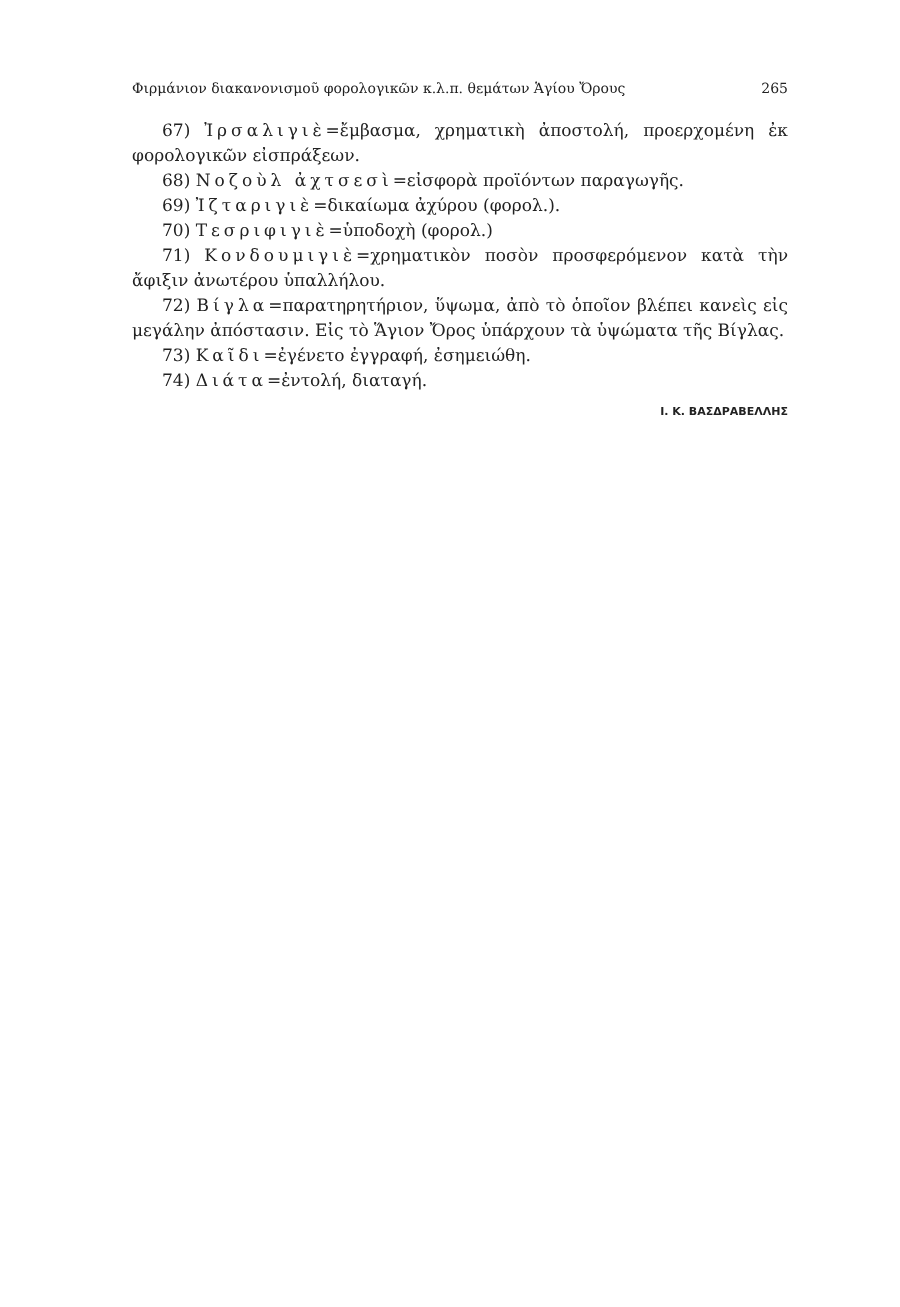Φιρμάνιον διακανονισμοῦ φορολογικῶν κ.λ.π. θεμάτων Ἁγίου Ὄρους 265
67) Ἰρσαλιγιὲ=ἔμβασμα, χρηματικὴ ἀποστολή, προερχομένη ἐκ φορολογικῶν εἰσπράξεων.
68) Νοζοὺλ ἀχτσεσὶ=εἰσφορὰ προϊόντων παραγωγῆς.
69) Ἰζταριγιὲ=δικαίωμα ἀχύρου (φορολ.).
70) Τεσριφιγιὲ=ὑποδοχὴ (φορολ.)
71) Κονδουμιγιὲ=χρηματικὸν ποσὸν προσφερόμενον κατὰ τὴν ἄφιξιν ἀνωτέρου ὑπαλλήλου.
72) Βίγλα=παρατηρητήριον, ὕψωμα, ἀπὸ τὸ ὁποῖον βλέπει κανεὶς εἰς μεγάλην ἀπόστασιν. Εἰς τὸ Ἅγιον Ὄρος ὑπάρχουν τὰ ὑψώματα τῆς Βίγλας.
73) Καῖδι=ἐγένετο ἐγγραφή, ἐσημειώθη.
74) Διάτα=ἐντολή, διαταγή.
Ι. Κ. ΒΑΣΔΡΑΒΕΛΛΗΣ